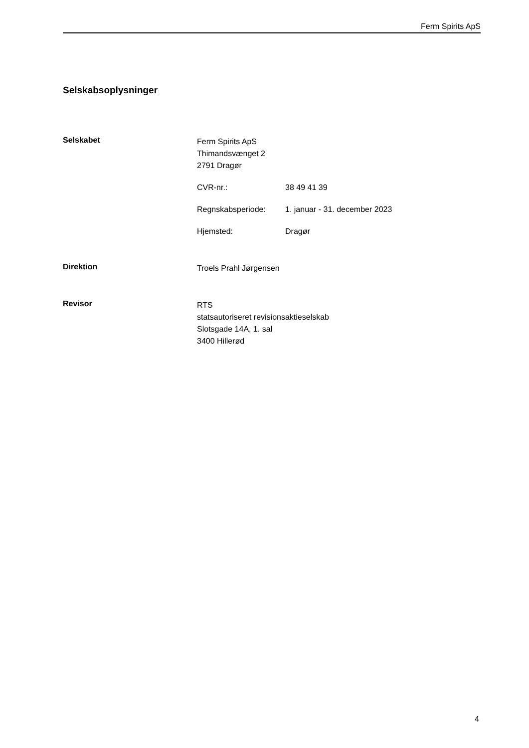Ferm Spirits ApS
Selskabsoplysninger
Selskabet
Ferm Spirits ApS
Thimandsvænget 2
2791 Dragør
CVR-nr.: 38 49 41 39
Regnskabsperiode: 1. januar - 31. december 2023
Hjemsted: Dragør
Direktion
Troels Prahl Jørgensen
Revisor
RTS
statsautoriseret revisionsaktieselskab
Slotsgade 14A, 1. sal
3400 Hillerød
4